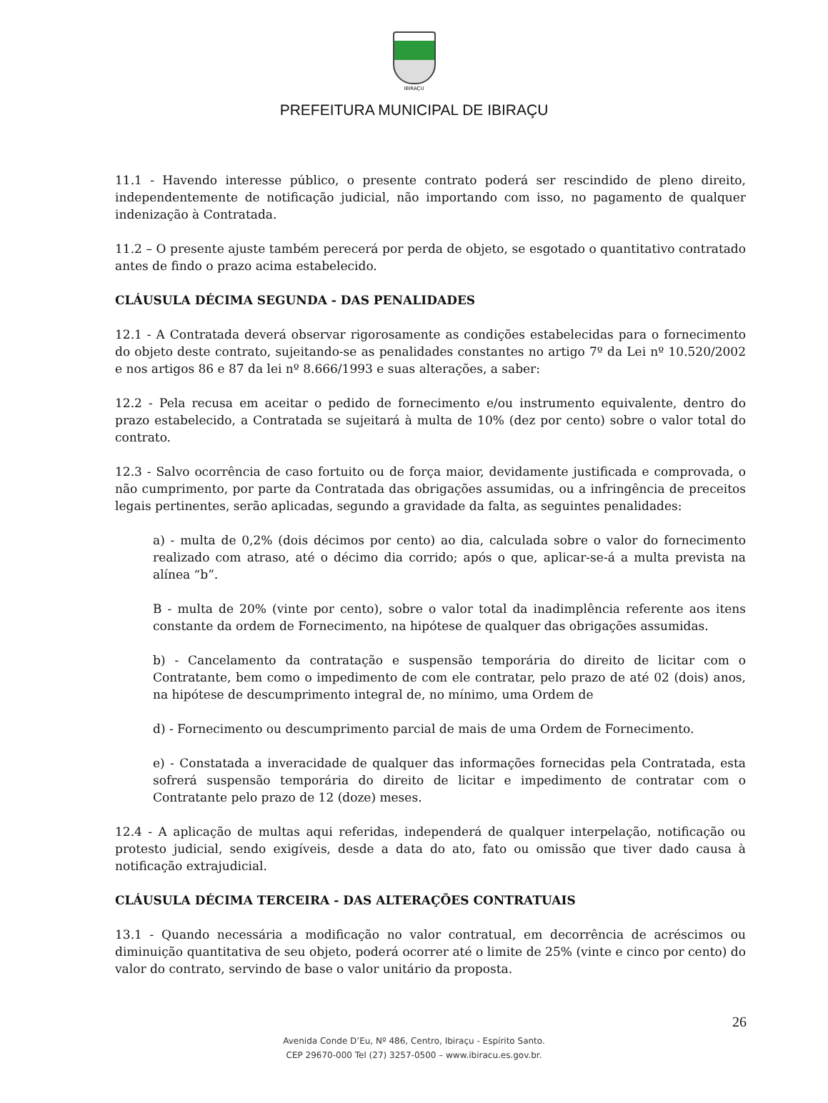IBIRAÇU
PREFEITURA MUNICIPAL DE IBIRAÇU
11.1 - Havendo interesse público, o presente contrato poderá ser rescindido de pleno direito, independentemente de notificação judicial, não importando com isso, no pagamento de qualquer indenização à Contratada.
11.2 – O presente ajuste também perecerá por perda de objeto, se esgotado o quantitativo contratado antes de findo o prazo acima estabelecido.
CLÁUSULA DÉCIMA SEGUNDA - DAS PENALIDADES
12.1 - A Contratada deverá observar rigorosamente as condições estabelecidas para o fornecimento do objeto deste contrato, sujeitando-se as penalidades constantes no artigo 7º da Lei nº 10.520/2002 e nos artigos 86 e 87 da lei nº 8.666/1993 e suas alterações, a saber:
12.2 - Pela recusa em aceitar o pedido de fornecimento e/ou instrumento equivalente, dentro do prazo estabelecido, a Contratada se sujeitará à multa de 10% (dez por cento) sobre o valor total do contrato.
12.3 - Salvo ocorrência de caso fortuito ou de força maior, devidamente justificada e comprovada, o não cumprimento, por parte da Contratada das obrigações assumidas, ou a infringência de preceitos legais pertinentes, serão aplicadas, segundo a gravidade da falta, as seguintes penalidades:
a) - multa de 0,2% (dois décimos por cento) ao dia, calculada sobre o valor do fornecimento realizado com atraso, até o décimo dia corrido; após o que, aplicar-se-á a multa prevista na alínea “b”.
B - multa de 20% (vinte por cento), sobre o valor total da inadimplência referente aos itens constante da ordem de Fornecimento, na hipótese de qualquer das obrigações assumidas.
b) - Cancelamento da contratação e suspensão temporária do direito de licitar com o Contratante, bem como o impedimento de com ele contratar, pelo prazo de até 02 (dois) anos, na hipótese de descumprimento integral de, no mínimo, uma Ordem de
d) - Fornecimento ou descumprimento parcial de mais de uma Ordem de Fornecimento.
e) - Constatada a inveracidade de qualquer das informações fornecidas pela Contratada, esta sofrerá suspensão temporária do direito de licitar e impedimento de contratar com o Contratante pelo prazo de 12 (doze) meses.
12.4 - A aplicação de multas aqui referidas, independerá de qualquer interpelação, notificação ou protesto judicial, sendo exigíveis, desde a data do ato, fato ou omissão que tiver dado causa à notificação extrajudicial.
CLÁUSULA DÉCIMA TERCEIRA - DAS ALTERAÇÕES CONTRATUAIS
13.1 - Quando necessária a modificação no valor contratual, em decorrência de acréscimos ou diminuição quantitativa de seu objeto, poderá ocorrer até o limite de 25% (vinte e cinco por cento) do valor do contrato, servindo de base o valor unitário da proposta.
26
Avenida Conde D’Eu, Nº 486, Centro, Ibiraçu - Espírito Santo.
CEP 29670-000 Tel (27) 3257-0500 – www.ibiracu.es.gov.br.